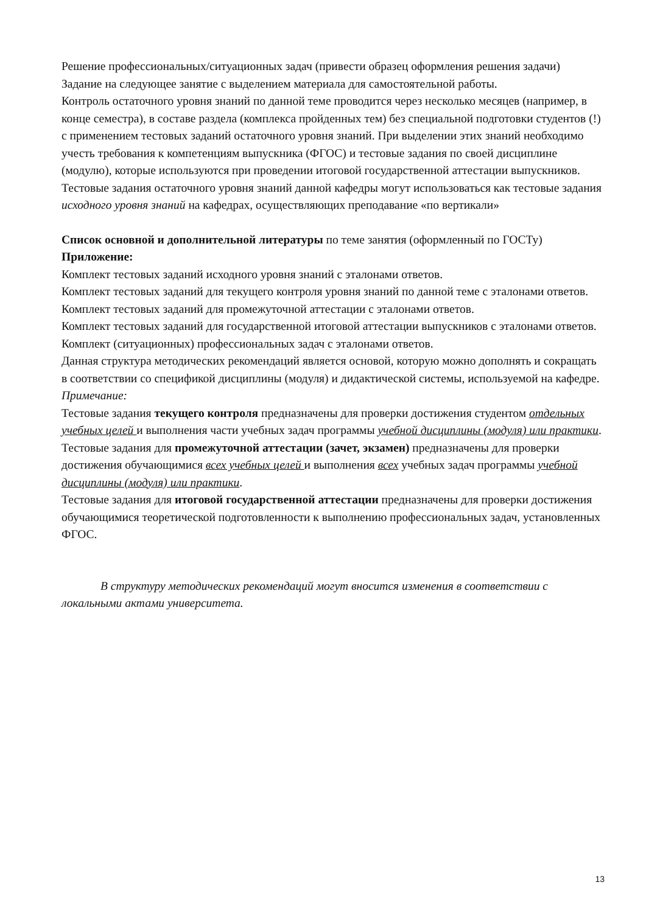Решение профессиональных/ситуационных задач (привести образец оформления решения задачи)
Задание на следующее занятие с выделением материала для самостоятельной работы.
Контроль остаточного уровня знаний по данной теме проводится через несколько месяцев (например, в конце семестра), в составе раздела (комплекса пройденных тем) без специальной подготовки студентов (!) с применением тестовых заданий остаточного уровня знаний. При выделении этих знаний необходимо учесть требования к компетенциям выпускника (ФГОС) и тестовые задания по своей дисциплине (модулю), которые используются при проведении итоговой государственной аттестации выпускников. Тестовые задания остаточного уровня знаний данной кафедры могут использоваться как тестовые задания исходного уровня знаний на кафедрах, осуществляющих преподавание «по вертикали»
Список основной и дополнительной литературы по теме занятия (оформленный по ГОСТу)
Приложение:
Комплект тестовых заданий исходного уровня знаний с эталонами ответов.
Комплект тестовых заданий для текущего контроля уровня знаний по данной теме с эталонами ответов.
Комплект тестовых заданий для промежуточной аттестации с эталонами ответов.
Комплект тестовых заданий для государственной итоговой аттестации выпускников с эталонами ответов.
Комплект (ситуационных) профессиональных задач с эталонами ответов.
Данная структура методических рекомендаций является основой, которую можно дополнять и сокращать в соответствии со спецификой дисциплины (модуля) и дидактической системы, используемой на кафедре.
Примечание:
Тестовые задания текущего контроля предназначены для проверки достижения студентом отдельных учебных целей и выполнения части учебных задач программы учебной дисциплины (модуля) или практики.
Тестовые задания для промежуточной аттестации (зачет, экзамен) предназначены для проверки достижения обучающимися всех учебных целей и выполнения всех учебных задач программы учебной дисциплины (модуля) или практики.
Тестовые задания для итоговой государственной аттестации предназначены для проверки достижения обучающимися теоретической подготовленности к выполнению профессиональных задач, установленных ФГОС.
В структуру методических рекомендаций могут вносится изменения в соответствии с локальными актами университета.
13